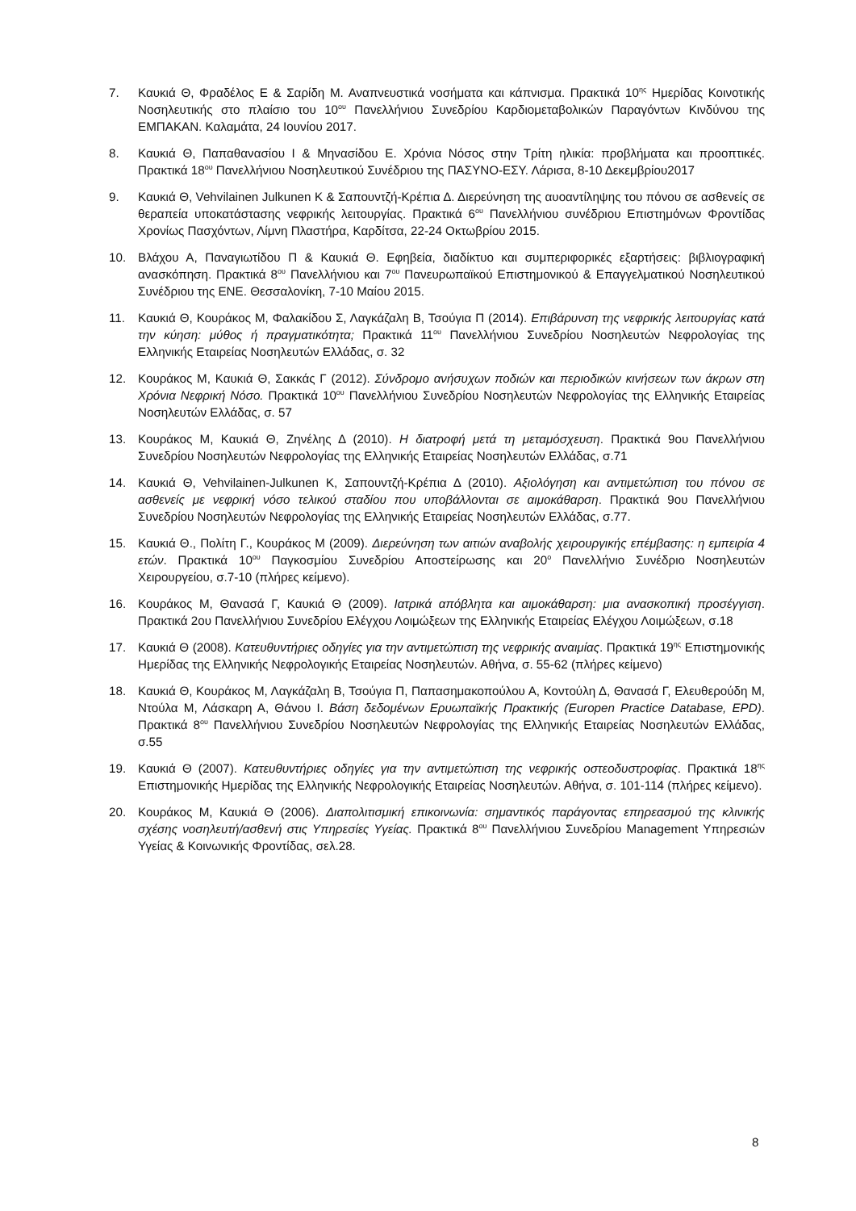7. Καυκιά Θ, Φραδέλος Ε & Σαρίδη Μ. Αναπνευστικά νοσήματα και κάπνισμα. Πρακτικά 10<sup>ης</sup> Ημερίδας Κοινοτικής Νοσηλευτικής στο πλαίσιο του 10<sup>ου</sup> Πανελλήνιου Συνεδρίου Καρδιομεταβολικών Παραγόντων Κινδύνου της ΕΜΠΑΚΑΝ. Καλαμάτα, 24 Ιουνίου 2017.
8. Καυκιά Θ, Παπαθανασίου Ι & Μηνασίδου Ε. Χρόνια Νόσος στην Τρίτη ηλικία: προβλήματα και προοπτικές. Πρακτικά 18<sup>ου</sup> Πανελλήνιου Νοσηλευτικού Συνέδριου της ΠΑΣΥΝΟ-ΕΣΥ. Λάρισα, 8-10 Δεκεμβρίου2017
9. Καυκιά Θ, Vehvilainen Julkunen K & Σαπουντζή-Κρέπια Δ. Διερεύνηση της αυοαντίληψης του πόνου σε ασθενείς σε θεραπεία υποκατάστασης νεφρικής λειτουργίας. Πρακτικά 6<sup>ου</sup> Πανελλήνιου συνέδριου Επιστημόνων Φροντίδας Χρονίως Πασχόντων, Λίμνη Πλαστήρα, Καρδίτσα, 22-24 Οκτωβρίου 2015.
10. Βλάχου Α, Παναγιωτίδου Π & Καυκιά Θ. Εφηβεία, διαδίκτυο και συμπεριφορικές εξαρτήσεις: βιβλιογραφική ανασκόπηση. Πρακτικά 8<sup>ου</sup> Πανελλήνιου και 7<sup>ου</sup> Πανευρωπαϊκού Επιστημονικού & Επαγγελματικού Νοσηλευτικού Συνέδριου της ΕΝΕ. Θεσσαλονίκη, 7-10 Μαίου 2015.
11. Καυκιά Θ, Κουράκος Μ, Φαλακίδου Σ, Λαγκάζαλη Β, Τσούγια Π (2014). Επιβάρυνση της νεφρικής λειτουργίας κατά την κύηση: μύθος ή πραγματικότητα; Πρακτικά 11<sup>ου</sup> Πανελλήνιου Συνεδρίου Νοσηλευτών Νεφρολογίας της Ελληνικής Εταιρείας Νοσηλευτών Ελλάδας, σ. 32
12. Κουράκος Μ, Καυκιά Θ, Σακκάς Γ (2012). Σύνδρομο ανήσυχων ποδιών και περιοδικών κινήσεων των άκρων στη Χρόνια Νεφρική Νόσο. Πρακτικά 10<sup>ου</sup> Πανελλήνιου Συνεδρίου Νοσηλευτών Νεφρολογίας της Ελληνικής Εταιρείας Νοσηλευτών Ελλάδας, σ. 57
13. Κουράκος Μ, Καυκιά Θ, Ζηνέλης Δ (2010). Η διατροφή μετά τη μεταμόσχευση. Πρακτικά 9ου Πανελλήνιου Συνεδρίου Νοσηλευτών Νεφρολογίας της Ελληνικής Εταιρείας Νοσηλευτών Ελλάδας, σ.71
14. Καυκιά Θ, Vehvilainen-Julkunen K, Σαπουντζή-Κρέπια Δ (2010). Αξιολόγηση και αντιμετώπιση του πόνου σε ασθενείς με νεφρική νόσο τελικού σταδίου που υποβάλλονται σε αιμοκάθαρση. Πρακτικά 9ου Πανελλήνιου Συνεδρίου Νοσηλευτών Νεφρολογίας της Ελληνικής Εταιρείας Νοσηλευτών Ελλάδας, σ.77.
15. Καυκιά Θ., Πολίτη Γ., Κουράκος Μ (2009). Διερεύνηση των αιτιών αναβολής χειρουργικής επέμβασης: η εμπειρία 4 ετών. Πρακτικά 10<sup>ου</sup> Παγκοσμίου Συνεδρίου Αποστείρωσης και 20<sup>ο</sup> Πανελλήνιο Συνέδριο Νοσηλευτών Χειρουργείου, σ.7-10 (πλήρες κείμενο).
16. Κουράκος Μ, Θανασά Γ, Καυκιά Θ (2009). Ιατρικά απόβλητα και αιμοκάθαρση: μια ανασκοπική προσέγγιση. Πρακτικά 2ου Πανελλήνιου Συνεδρίου Ελέγχου Λοιμώξεων της Ελληνικής Εταιρείας Ελέγχου Λοιμώξεων, σ.18
17. Καυκιά Θ (2008). Κατευθυντήριες οδηγίες για την αντιμετώπιση της νεφρικής αναιμίας. Πρακτικά 19<sup>ης</sup> Επιστημονικής Ημερίδας της Ελληνικής Νεφρολογικής Εταιρείας Νοσηλευτών. Αθήνα, σ. 55-62 (πλήρες κείμενο)
18. Καυκιά Θ, Κουράκος Μ, Λαγκάζαλη Β, Τσούγια Π, Παπασημακοπούλου Α, Κοντούλη Δ, Θανασά Γ, Ελευθερούδη Μ, Ντούλα Μ, Λάσκαρη Α, Θάνου Ι. Βάση δεδομένων Ερυωπαϊκής Πρακτικής (Europen Practice Database, EPD). Πρακτικά 8<sup>ου</sup> Πανελλήνιου Συνεδρίου Νοσηλευτών Νεφρολογίας της Ελληνικής Εταιρείας Νοσηλευτών Ελλάδας, σ.55
19. Καυκιά Θ (2007). Κατευθυντήριες οδηγίες για την αντιμετώπιση της νεφρικής οστεοδυστροφίας. Πρακτικά 18<sup>ης</sup> Επιστημονικής Ημερίδας της Ελληνικής Νεφρολογικής Εταιρείας Νοσηλευτών. Αθήνα, σ. 101-114 (πλήρες κείμενο).
20. Κουράκος Μ, Καυκιά Θ (2006). Διαπολιτισμική επικοινωνία: σημαντικός παράγοντας επηρεασμού της κλινικής σχέσης νοσηλευτή/ασθενή στις Υπηρεσίες Υγείας. Πρακτικά 8<sup>ου</sup> Πανελλήνιου Συνεδρίου Management Υπηρεσιών Υγείας & Κοινωνικής Φροντίδας, σελ.28.
8